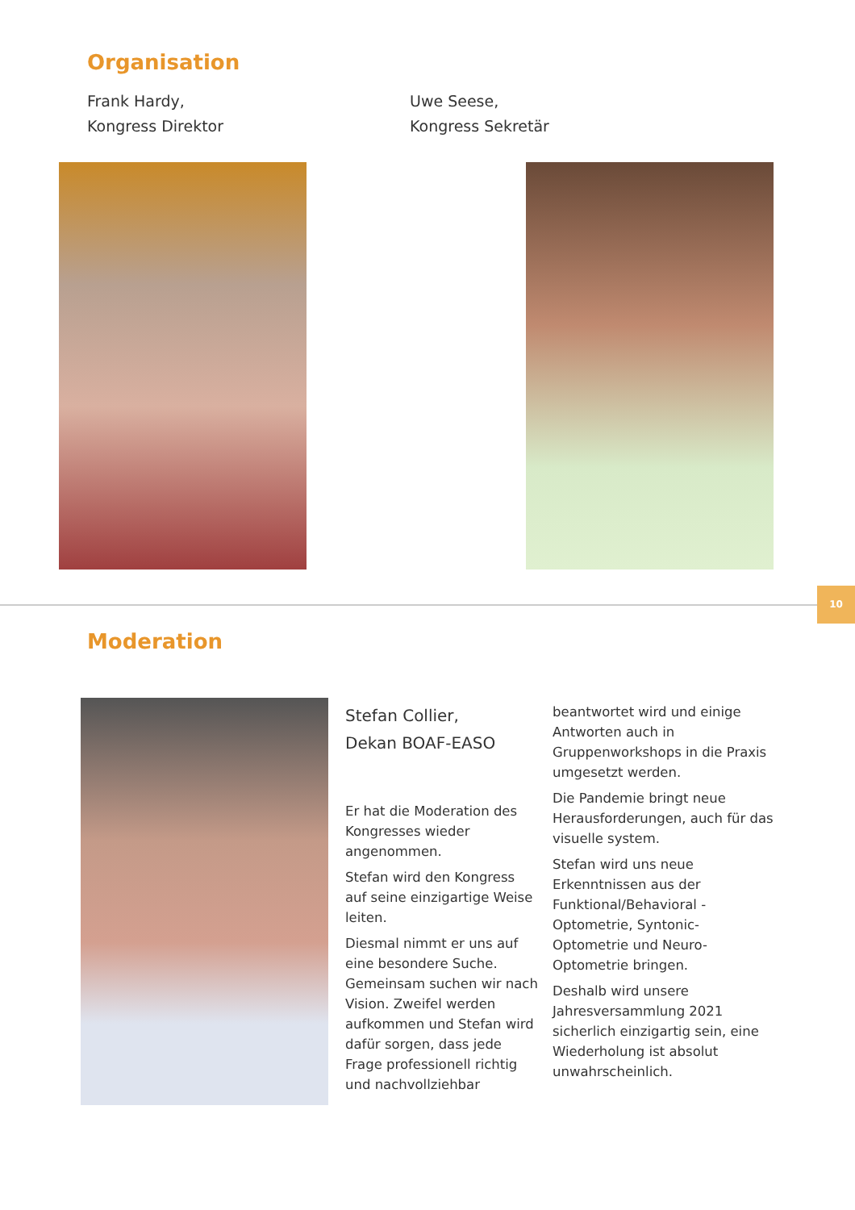Organisation
Frank Hardy,
Kongress Direktor
Uwe Seese,
Kongress Sekretär
10
Moderation
Stefan Collier,
Dekan BOAF-EASO
Er hat die Moderation des Kongresses wieder angenommen.
Stefan wird den Kongress auf seine einzigartige Weise leiten.
Diesmal nimmt er uns auf eine besondere Suche. Gemeinsam suchen wir nach Vision. Zweifel werden aufkommen und Stefan wird dafür sorgen, dass jede Frage professionell richtig und nachvollziehbar
beantwortet wird und einige Antworten auch in Gruppenworkshops in die Praxis umgesetzt werden.
Die Pandemie bringt neue Herausforderungen, auch für das visuelle system.
Stefan wird uns neue Erkenntnissen aus der Funktional/Behavioral - Optometrie, Syntonic-Optometrie und Neuro-Optometrie bringen.
Deshalb wird unsere Jahresversammlung 2021 sicherlich einzigartig sein, eine Wiederholung ist absolut unwahrscheinlich.